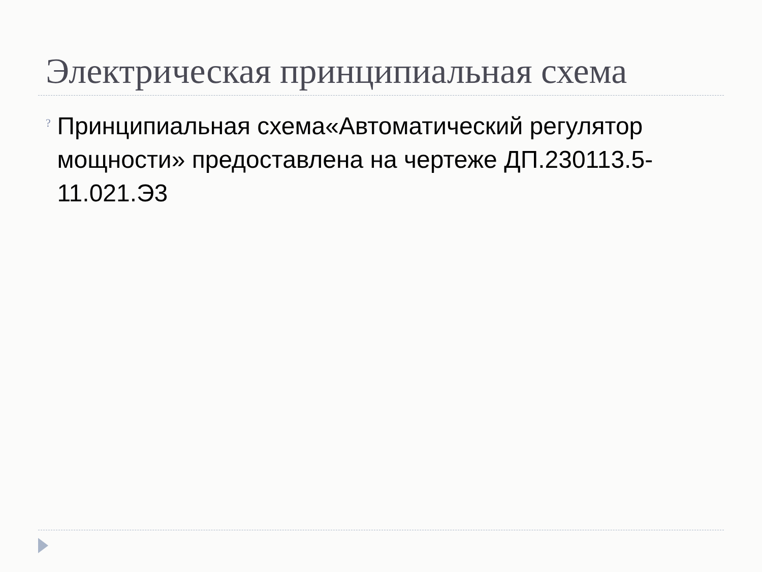Электрическая принципиальная схема
?
Принципиальная схема«Автоматический регулятор мощности» предоставлена на чертеже ДП.230113.5-11.021.Э3